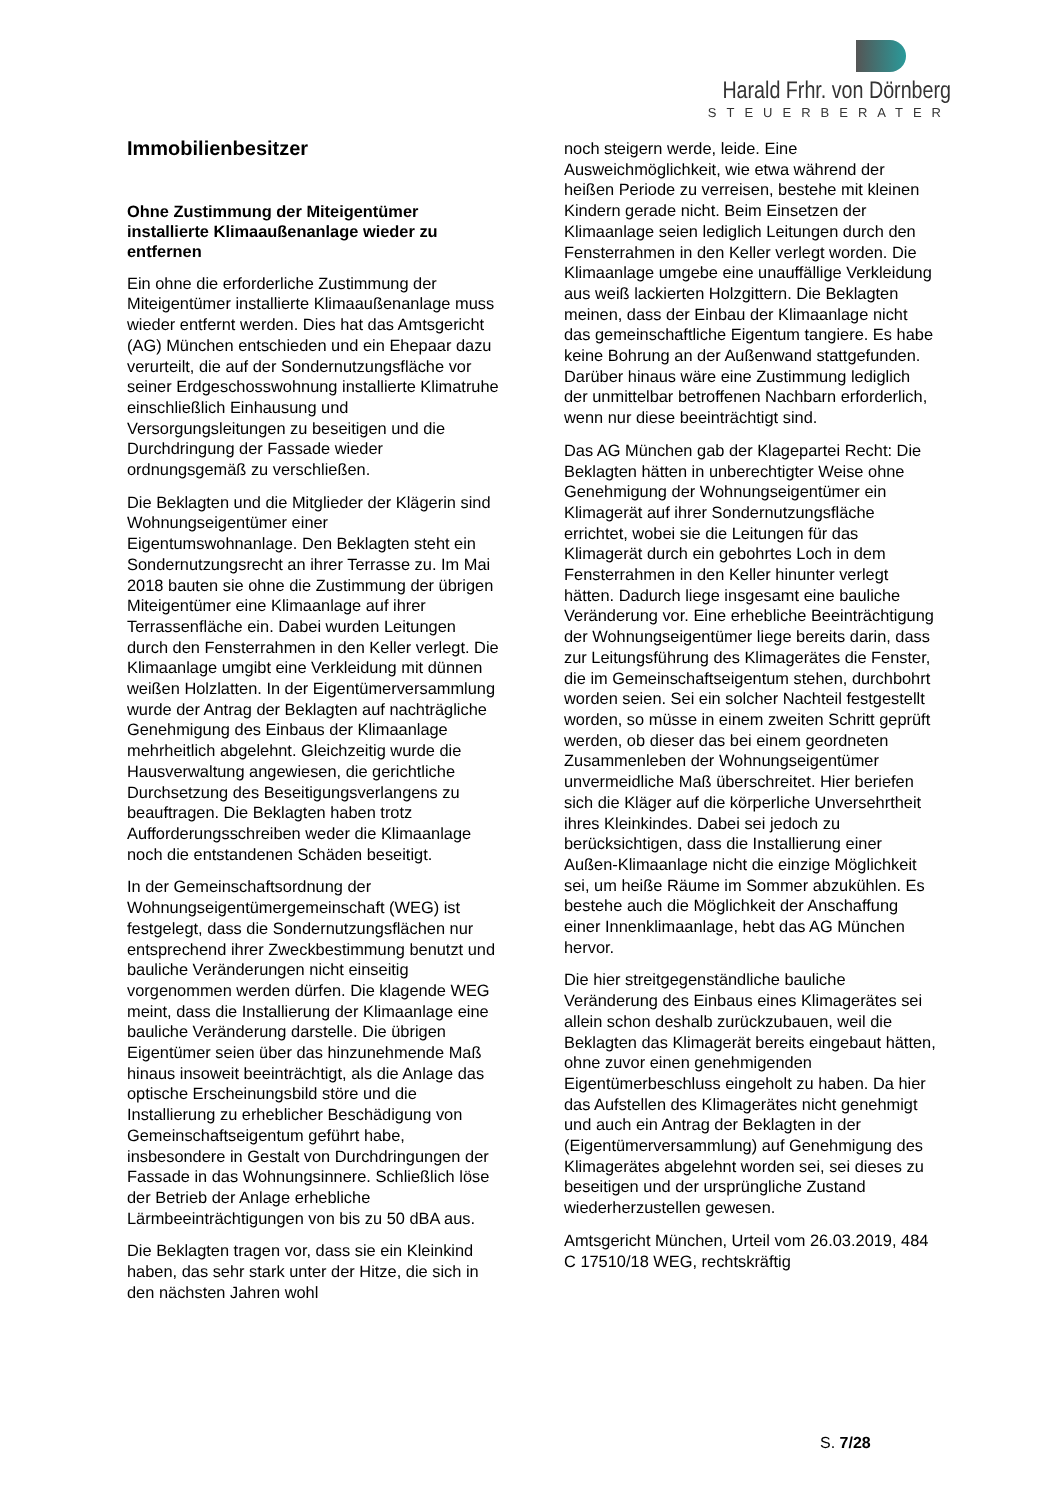Harald Frhr. von Dörnberg
STEUERBERATER
Immobilienbesitzer
Ohne Zustimmung der Miteigentümer installierte Klimaaußenanlage wieder zu entfernen
Ein ohne die erforderliche Zustimmung der Miteigentümer installierte Klimaaußenanlage muss wieder entfernt werden. Dies hat das Amtsgericht (AG) München entschieden und ein Ehepaar dazu verurteilt, die auf der Sondernutzungsfläche vor seiner Erdgeschosswohnung installierte Klimatruhe einschließlich Einhausung und Versorgungsleitungen zu beseitigen und die Durchdringung der Fassade wieder ordnungsgemäß zu verschließen.
Die Beklagten und die Mitglieder der Klägerin sind Wohnungseigentümer einer Eigentumswohnanlage. Den Beklagten steht ein Sondernutzungsrecht an ihrer Terrasse zu. Im Mai 2018 bauten sie ohne die Zustimmung der übrigen Miteigentümer eine Klimaanlage auf ihrer Terrassenfläche ein. Dabei wurden Leitungen durch den Fensterrahmen in den Keller verlegt. Die Klimaanlage umgibt eine Verkleidung mit dünnen weißen Holzlatten. In der Eigentümerversammlung wurde der Antrag der Beklagten auf nachträgliche Genehmigung des Einbaus der Klimaanlage mehrheitlich abgelehnt. Gleichzeitig wurde die Hausverwaltung angewiesen, die gerichtliche Durchsetzung des Beseitigungsverlangens zu beauftragen. Die Beklagten haben trotz Aufforderungsschreiben weder die Klimaanlage noch die entstandenen Schäden beseitigt.
In der Gemeinschaftsordnung der Wohnungseigentümergemeinschaft (WEG) ist festgelegt, dass die Sondernutzungsflächen nur entsprechend ihrer Zweckbestimmung benutzt und bauliche Veränderungen nicht einseitig vorgenommen werden dürfen. Die klagende WEG meint, dass die Installierung der Klimaanlage eine bauliche Veränderung darstelle. Die übrigen Eigentümer seien über das hinzunehmende Maß hinaus insoweit beeinträchtigt, als die Anlage das optische Erscheinungsbild störe und die Installierung zu erheblicher Beschädigung von Gemeinschaftseigentum geführt habe, insbesondere in Gestalt von Durchdringungen der Fassade in das Wohnungsinnere. Schließlich löse der Betrieb der Anlage erhebliche Lärmbeeinträchtigungen von bis zu 50 dBA aus.
Die Beklagten tragen vor, dass sie ein Kleinkind haben, das sehr stark unter der Hitze, die sich in den nächsten Jahren wohl
noch steigern werde, leide. Eine Ausweichmöglichkeit, wie etwa während der heißen Periode zu verreisen, bestehe mit kleinen Kindern gerade nicht. Beim Einsetzen der Klimaanlage seien lediglich Leitungen durch den Fensterrahmen in den Keller verlegt worden. Die Klimaanlage umgebe eine unauffällige Verkleidung aus weiß lackierten Holzgittern. Die Beklagten meinen, dass der Einbau der Klimaanlage nicht das gemeinschaftliche Eigentum tangiere. Es habe keine Bohrung an der Außenwand stattgefunden. Darüber hinaus wäre eine Zustimmung lediglich der unmittelbar betroffenen Nachbarn erforderlich, wenn nur diese beeinträchtigt sind.
Das AG München gab der Klagepartei Recht: Die Beklagten hätten in unberechtigter Weise ohne Genehmigung der Wohnungseigentümer ein Klimagerät auf ihrer Sondernutzungsfläche errichtet, wobei sie die Leitungen für das Klimagerät durch ein gebohrtes Loch in dem Fensterrahmen in den Keller hinunter verlegt hätten. Dadurch liege insgesamt eine bauliche Veränderung vor. Eine erhebliche Beeinträchtigung der Wohnungseigentümer liege bereits darin, dass zur Leitungsführung des Klimagerätes die Fenster, die im Gemeinschaftseigentum stehen, durchbohrt worden seien. Sei ein solcher Nachteil festgestellt worden, so müsse in einem zweiten Schritt geprüft werden, ob dieser das bei einem geordneten Zusammenleben der Wohnungseigentümer unvermeidliche Maß überschreitet. Hier beriefen sich die Kläger auf die körperliche Unversehrtheit ihres Kleinkindes. Dabei sei jedoch zu berücksichtigen, dass die Installierung einer Außen-Klimaanlage nicht die einzige Möglichkeit sei, um heiße Räume im Sommer abzukühlen. Es bestehe auch die Möglichkeit der Anschaffung einer Innenklimaanlage, hebt das AG München hervor.
Die hier streitgegenständliche bauliche Veränderung des Einbaus eines Klimagerätes sei allein schon deshalb zurückzubauen, weil die Beklagten das Klimagerät bereits eingebaut hätten, ohne zuvor einen genehmigenden Eigentümerbeschluss eingeholt zu haben. Da hier das Aufstellen des Klimagerätes nicht genehmigt und auch ein Antrag der Beklagten in der (Eigentümerversammlung) auf Genehmigung des Klimagerätes abgelehnt worden sei, sei dieses zu beseitigen und der ursprüngliche Zustand wiederherzustellen gewesen.
Amtsgericht München, Urteil vom 26.03.2019, 484 C 17510/18 WEG, rechtskräftig
S. 7/28